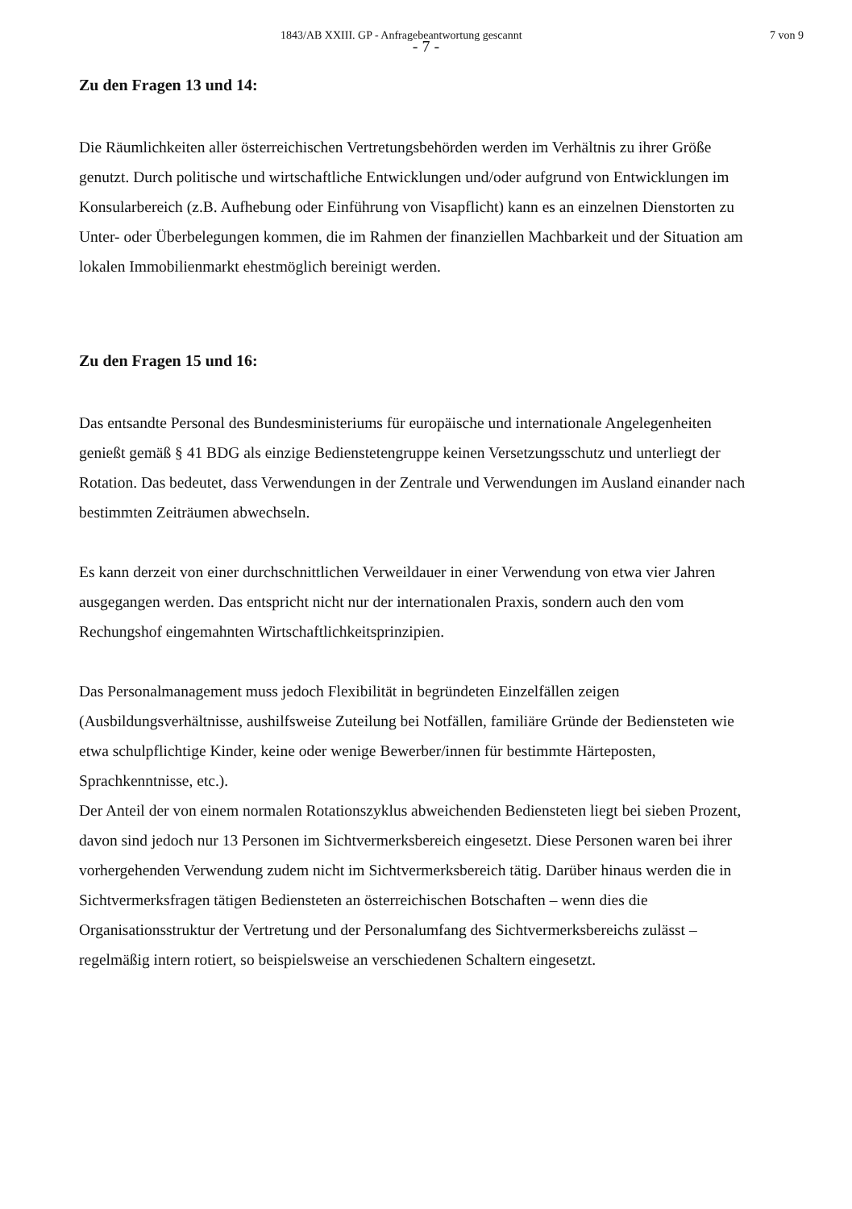1843/AB XXIII. GP - Anfragebeantwortung gescannt 7 von 9
- 7 -
Zu den Fragen 13 und 14:
Die Räumlichkeiten aller österreichischen Vertretungsbehörden werden im Verhältnis zu ihrer Größe genutzt. Durch politische und wirtschaftliche Entwicklungen und/oder aufgrund von Entwicklungen im Konsularbereich (z.B. Aufhebung oder Einführung von Visapflicht) kann es an einzelnen Dienstorten zu Unter- oder Überbelegungen kommen, die im Rahmen der finanziellen Machbarkeit und der Situation am lokalen Immobilienmarkt ehestmöglich bereinigt werden.
Zu den Fragen 15 und 16:
Das entsandte Personal des Bundesministeriums für europäische und internationale Angelegenheiten genießt gemäß § 41 BDG als einzige Bedienstetengruppe keinen Versetzungsschutz und unterliegt der Rotation. Das bedeutet, dass Verwendungen in der Zentrale und Verwendungen im Ausland einander nach bestimmten Zeiträumen abwechseln.
Es kann derzeit von einer durchschnittlichen Verweildauer in einer Verwendung von etwa vier Jahren ausgegangen werden. Das entspricht nicht nur der internationalen Praxis, sondern auch den vom Rechungshof eingemahnten Wirtschaftlichkeitsprinzipien.
Das Personalmanagement muss jedoch Flexibilität in begründeten Einzelfällen zeigen (Ausbildungsverhältnisse, aushilfsweise Zuteilung bei Notfällen, familiäre Gründe der Bediensteten wie etwa schulpflichtige Kinder, keine oder wenige Bewerber/innen für bestimmte Härteposten, Sprachkenntnisse, etc.).
Der Anteil der von einem normalen Rotationszyklus abweichenden Bediensteten liegt bei sieben Prozent, davon sind jedoch nur 13 Personen im Sichtvermerksbereich eingesetzt. Diese Personen waren bei ihrer vorhergehenden Verwendung zudem nicht im Sichtvermerksbereich tätig. Darüber hinaus werden die in Sichtvermerksfragen tätigen Bediensteten an österreichischen Botschaften – wenn dies die Organisationsstruktur der Vertretung und der Personalumfang des Sichtvermerksbereichs zulässt – regelmäßig intern rotiert, so beispielsweise an verschiedenen Schaltern eingesetzt.